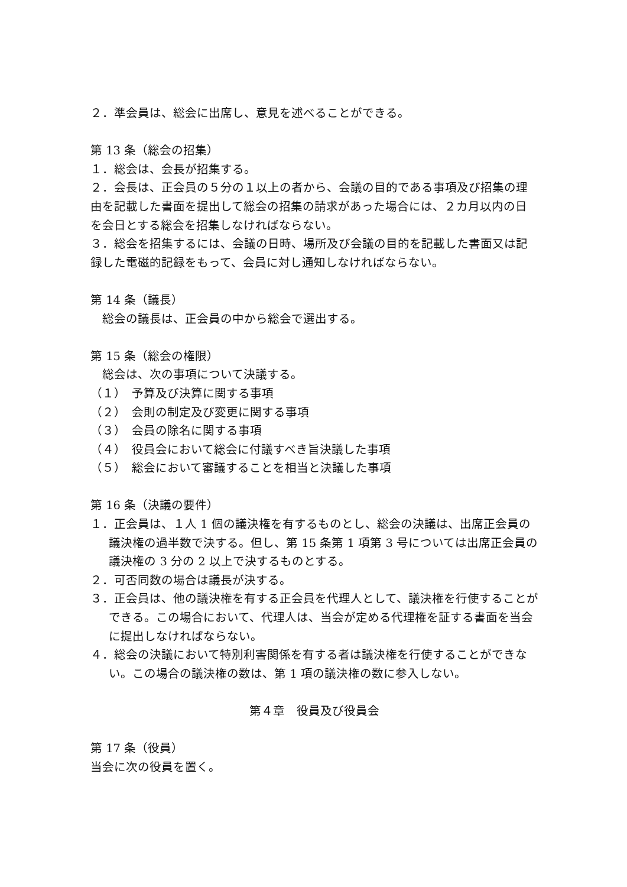２．準会員は、総会に出席し、意見を述べることができる。
第 13 条（総会の招集）
１．総会は、会長が招集する。
２．会長は、正会員の５分の１以上の者から、会議の目的である事項及び招集の理由を記載した書面を提出して総会の招集の請求があった場合には、２カ月以内の日を会日とする総会を招集しなければならない。
３．総会を招集するには、会議の日時、場所及び会議の目的を記載した書面又は記録した電磁的記録をもって、会員に対し通知しなければならない。
第 14 条（議長）
総会の議長は、正会員の中から総会で選出する。
第 15 条（総会の権限）
総会は、次の事項について決議する。
（１）　予算及び決算に関する事項
（２）　会則の制定及び変更に関する事項
（３）　会員の除名に関する事項
（４）　役員会において総会に付議すべき旨決議した事項
（５）　総会において審議することを相当と決議した事項
第 16 条（決議の要件）
１．正会員は、１人 1 個の議決権を有するものとし、総会の決議は、出席正会員の議決権の過半数で決する。但し、第 15 条第 1 項第 3 号については出席正会員の議決権の 3 分の 2 以上で決するものとする。
２．可否同数の場合は議長が決する。
３．正会員は、他の議決権を有する正会員を代理人として、議決権を行使することができる。この場合において、代理人は、当会が定める代理権を証する書面を当会に提出しなければならない。
４．総会の決議において特別利害関係を有する者は議決権を行使することができない。この場合の議決権の数は、第 1 項の議決権の数に参入しない。
第４章　役員及び役員会
第 17 条（役員）
当会に次の役員を置く。